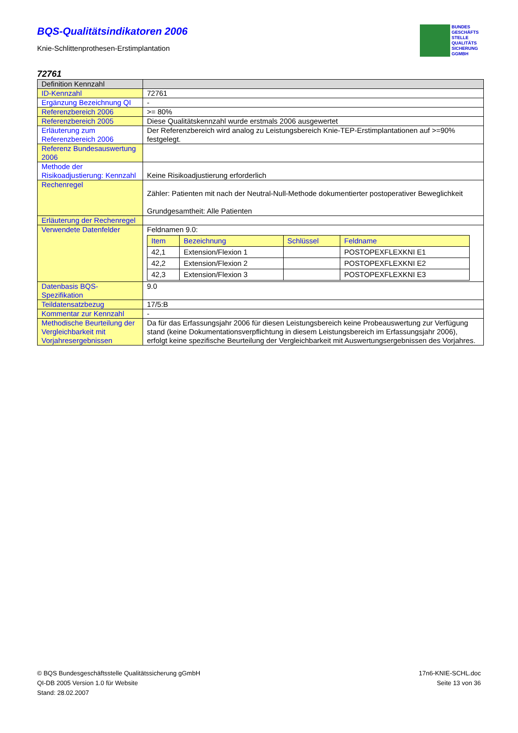BUNDES
GESCHÄFTS
STELLE
QUALITÄTS
SICHERUNG
GGMBH
BQS-Qualitätsindikatoren 2006
Knie-Schlittenprothesen-Erstimplantation
72761
| Definition Kennzahl | |
| ID-Kennzahl | 72761 |
| Ergänzung Bezeichnung QI | - |
| Referenzbereich 2006 | >= 80% |
| Referenzbereich 2005 | Diese Qualitätskennzahl wurde erstmals 2006 ausgewertet |
| Erläuterung zum Referenzbereich 2006 | Der Referenzbereich wird analog zu Leistungsbereich Knie-TEP-Erstimplantationen auf >=90% festgelegt. |
| Referenz Bundesauswertung 2006 | |
| Methode der Risikoadjustierung: Kennzahl | Keine Risikoadjustierung erforderlich |
| Rechenregel | Zähler: Patienten mit nach der Neutral-Null-Methode dokumentierter postoperativer Beweglichkeit Grundgesamtheit: Alle Patienten |
| Erläuterung der Rechenregel | |
| Verwendete Datenfelder | Feldnamen 9.0: / Item / Bezeichnung / Schlüssel / Feldname / / --- / --- / --- / --- / / 42,1 / Extension/Flexion 1 / / POSTOPEXFLEXKNI E1 / / 42,2 / Extension/Flexion 2 / / POSTOPEXFLEXKNI E2 / / 42,3 / Extension/Flexion 3 / / POSTOPEXFLEXKNI E3 / |
| Datenbasis BQS-Spezifikation | 9.0 |
| Teildatensatzbezug | 17/5:B |
| Kommentar zur Kennzahl | - |
| Methodische Beurteilung der Vergleichbarkeit mit Vorjahresergebnissen | Da für das Erfassungsjahr 2006 für diesen Leistungsbereich keine Probeauswertung zur Verfügung stand (keine Dokumentationsverpflichtung in diesem Leistungsbereich im Erfassungsjahr 2006), erfolgt keine spezifische Beurteilung der Vergleichbarkeit mit Auswertungsergebnissen des Vorjahres. |
© BQS Bundesgeschäftsstelle Qualitätssicherung gGmbH
QI-DB 2005 Version 1.0 für Website
Stand: 28.02.2007
17n6-KNIE-SCHL.doc
Seite 13 von 36